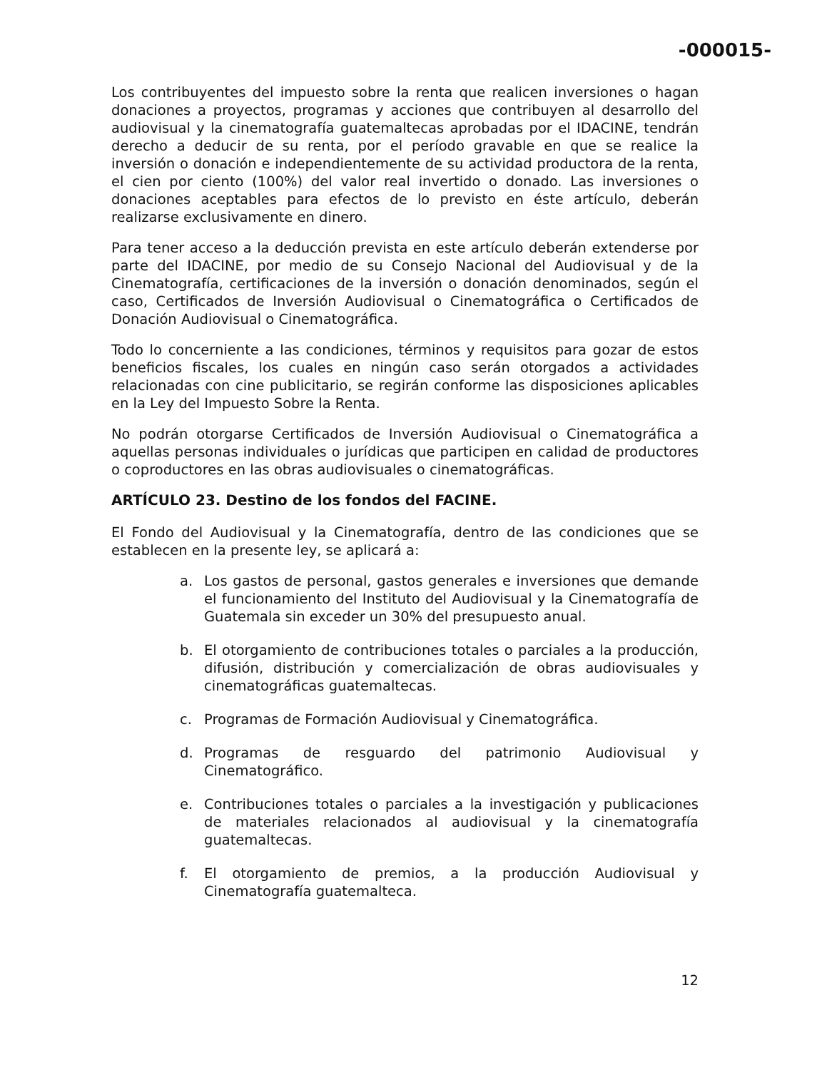-000015-
Los contribuyentes del impuesto sobre la renta que realicen inversiones o hagan donaciones a proyectos, programas y acciones que contribuyen al desarrollo del audiovisual y la cinematografía guatemaltecas aprobadas por el IDACINE, tendrán derecho a deducir de su renta, por el período gravable en que se realice la inversión o donación e independientemente de su actividad productora de la renta, el cien por ciento (100%) del valor real invertido o donado. Las inversiones o donaciones aceptables para efectos de lo previsto en éste artículo, deberán realizarse exclusivamente en dinero.
Para tener acceso a la deducción prevista en este artículo deberán extenderse por parte del IDACINE, por medio de su Consejo Nacional del Audiovisual y de la Cinematografía, certificaciones de la inversión o donación denominados, según el caso, Certificados de Inversión Audiovisual o Cinematográfica o Certificados de Donación Audiovisual o Cinematográfica.
Todo lo concerniente a las condiciones, términos y requisitos para gozar de estos beneficios fiscales, los cuales en ningún caso serán otorgados a actividades relacionadas con cine publicitario, se regirán conforme las disposiciones aplicables en la Ley del Impuesto Sobre la Renta.
No podrán otorgarse Certificados de Inversión Audiovisual o Cinematográfica a aquellas personas individuales o jurídicas que participen en calidad de productores o coproductores en las obras audiovisuales o cinematográficas.
ARTÍCULO 23. Destino de los fondos del FACINE.
El Fondo del Audiovisual y la Cinematografía, dentro de las condiciones que se establecen en la presente ley, se aplicará a:
a. Los gastos de personal, gastos generales e inversiones que demande el funcionamiento del Instituto del Audiovisual y la Cinematografía de Guatemala sin exceder un 30% del presupuesto anual.
b. El otorgamiento de contribuciones totales o parciales a la producción, difusión, distribución y comercialización de obras audiovisuales y cinematográficas guatemaltecas.
c. Programas de Formación Audiovisual y Cinematográfica.
d. Programas de resguardo del patrimonio Audiovisual y Cinematográfico.
e. Contribuciones totales o parciales a la investigación y publicaciones de materiales relacionados al audiovisual y la cinematografía guatemaltecas.
f. El otorgamiento de premios, a la producción Audiovisual y Cinematografía guatemalteca.
12